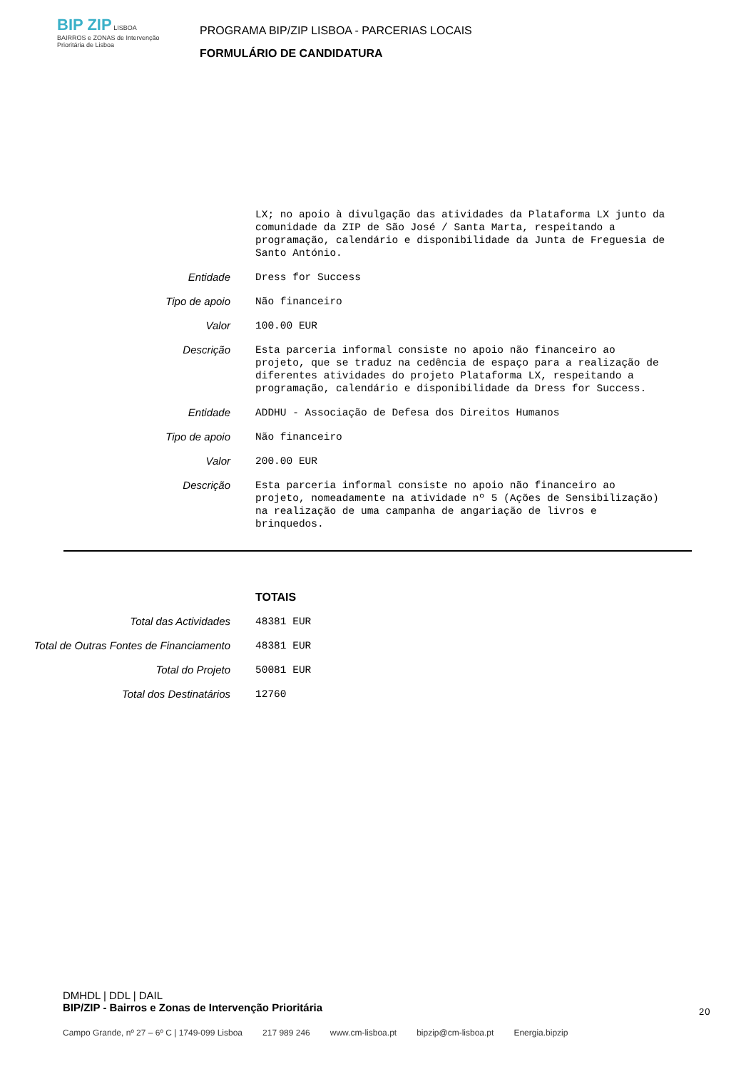BIP ZIP LISBOA
BAIRROS e ZONAS de Intervenção Prioritária de Lisboa
PROGRAMA BIP/ZIP LISBOA - PARCERIAS LOCAIS
FORMULÁRIO DE CANDIDATURA
LX; no apoio à divulgação das atividades da Plataforma LX junto da comunidade da ZIP de São José / Santa Marta, respeitando a programação, calendário e disponibilidade da Junta de Freguesia de Santo António.
Entidade
Dress for Success
Tipo de apoio
Não financeiro
Valor
100.00 EUR
Descrição
Esta parceria informal consiste no apoio não financeiro ao projeto, que se traduz na cedência de espaço para a realização de diferentes atividades do projeto Plataforma LX, respeitando a programação, calendário e disponibilidade da Dress for Success.
Entidade
ADDHU - Associação de Defesa dos Direitos Humanos
Tipo de apoio
Não financeiro
Valor
200.00 EUR
Descrição
Esta parceria informal consiste no apoio não financeiro ao projeto, nomeadamente na atividade nº 5 (Ações de Sensibilização) na realização de uma campanha de angariação de livros e brinquedos.
TOTAIS
Total das Actividades
48381 EUR
Total de Outras Fontes de Financiamento
48381 EUR
Total do Projeto
50081 EUR
Total dos Destinatários
12760
DMHDL | DDL | DAIL
BIP/ZIP - Bairros e Zonas de Intervenção Prioritária
20
Campo Grande, nº 27 – 6º C | 1749-099 Lisboa 217 989 246 www.cm-lisboa.pt bipzip@cm-lisboa.pt Energia.bipzip